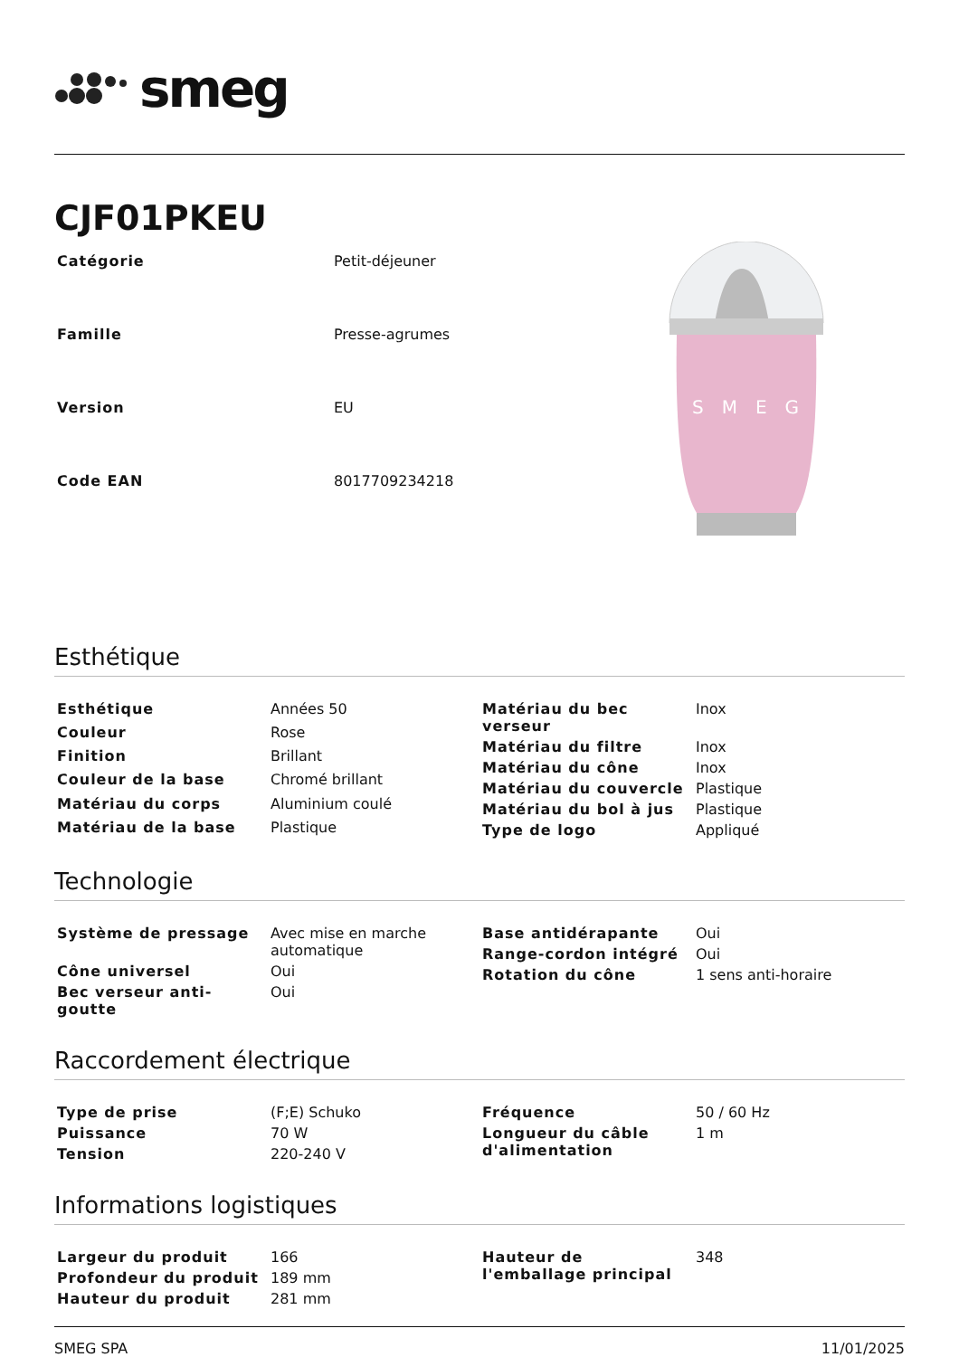smeg
CJF01PKEU
| Catégorie | Petit-déjeuner |
| Famille | Presse-agrumes |
| Version | EU |
| Code EAN | 8017709234218 |
SMEG
Esthétique
| Esthétique | Années 50 |
| Couleur | Rose |
| Finition | Brillant |
| Couleur de la base | Chromé brillant |
| Matériau du corps | Aluminium coulé |
| Matériau de la base | Plastique |
| Matériau du bec verseur | Inox |
| Matériau du filtre | Inox |
| Matériau du cône | Inox |
| Matériau du couvercle | Plastique |
| Matériau du bol à jus | Plastique |
| Type de logo | Appliqué |
Technologie
| Système de pressage | Avec mise en marche automatique |
| Cône universel | Oui |
| Bec verseur anti-goutte | Oui |
| Base antidérapante | Oui |
| Range-cordon intégré | Oui |
| Rotation du cône | 1 sens anti-horaire |
Raccordement électrique
| Type de prise | (F;E) Schuko |
| Puissance | 70 W |
| Tension | 220-240 V |
| Fréquence | 50 / 60 Hz |
| Longueur du câble d'alimentation | 1 m |
Informations logistiques
| Largeur du produit | 166 |
| Profondeur du produit | 189 mm |
| Hauteur du produit | 281 mm |
| Hauteur de l'emballage principal | 348 |
SMEG SPA 11/01/2025